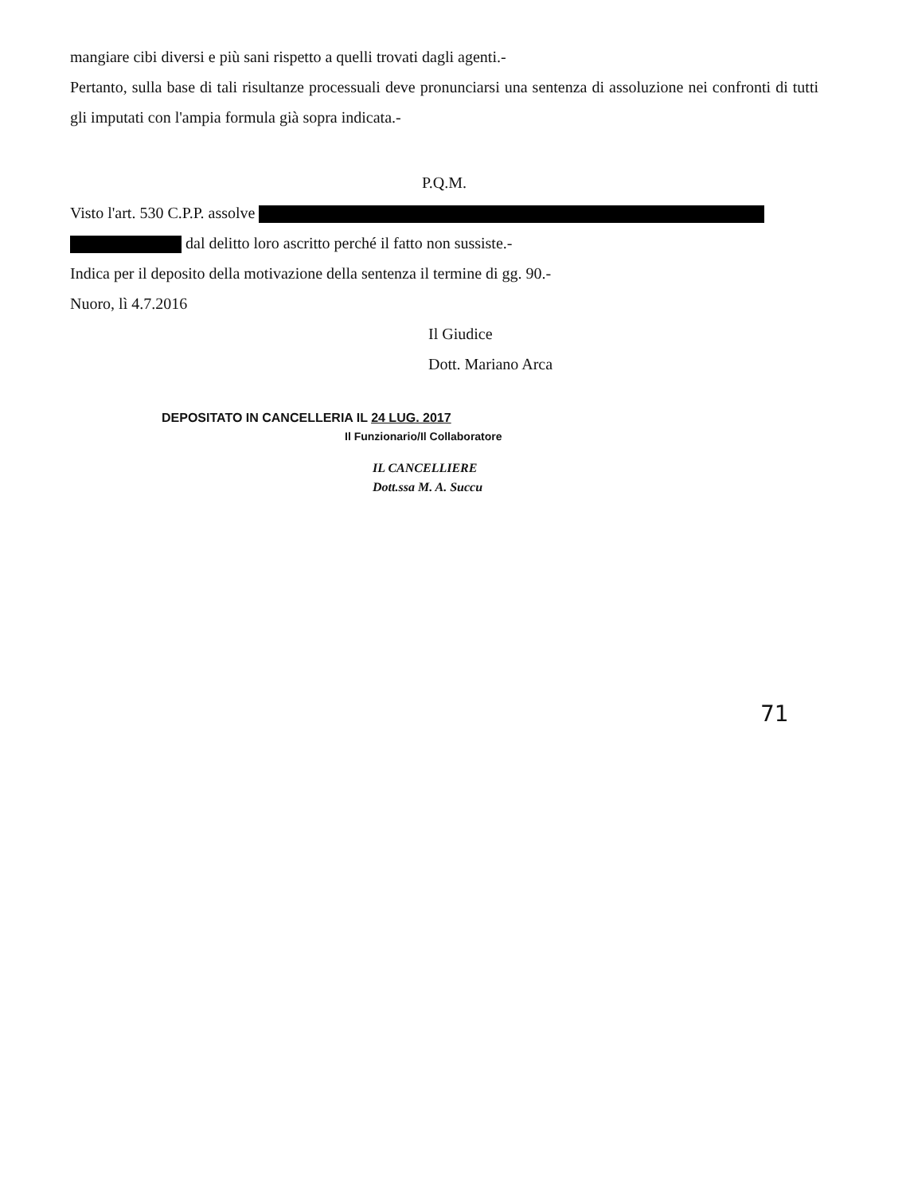mangiare cibi diversi e più sani rispetto a quelli trovati dagli agenti.-
Pertanto, sulla base di tali risultanze processuali deve pronunciarsi una sentenza di assoluzione nei confronti di tutti gli imputati con l'ampia formula già sopra indicata.-
P.Q.M.
Visto l'art. 530 C.P.P. assolve
dal delitto loro ascritto perché il fatto non sussiste.-
Indica per il deposito della motivazione della sentenza il termine di gg. 90.-
Nuoro, lì 4.7.2016
Il Giudice
Dott. Mariano Arca
DEPOSITATO IN CANCELLERIA IL 24 LUG. 2017
Il Funzionario/Il Collaboratore
IL CANCELLIERE
Dott.ssa M. A. Succu
71